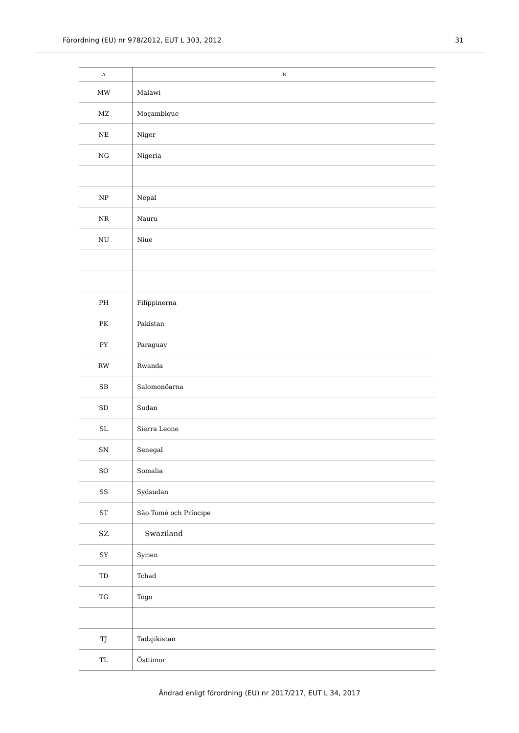Förordning (EU) nr 978/2012, EUT L 303, 2012 31
| A | B |
| --- | --- |
| MW | Malawi |
| MZ | Moçambique |
| NE | Niger |
| NG | Nigeria |
| NP | Nepal |
| NR | Nauru |
| NU | Niue |
| PH | Filippinerna |
| PK | Pakistan |
| PY | Paraguay |
| RW | Rwanda |
| SB | Salomonöarna |
| SD | Sudan |
| SL | Sierra Leone |
| SN | Senegal |
| SO | Somalia |
| SS | Sydsudan |
| ST | São Tomé och Príncipe |
| SZ | Swaziland |
| SY | Syrien |
| TD | Tchad |
| TG | Togo |
| TJ | Tadzjikistan |
| TL | Östtimor |
Ändrad enligt förordning (EU) nr 2017/217, EUT L 34, 2017